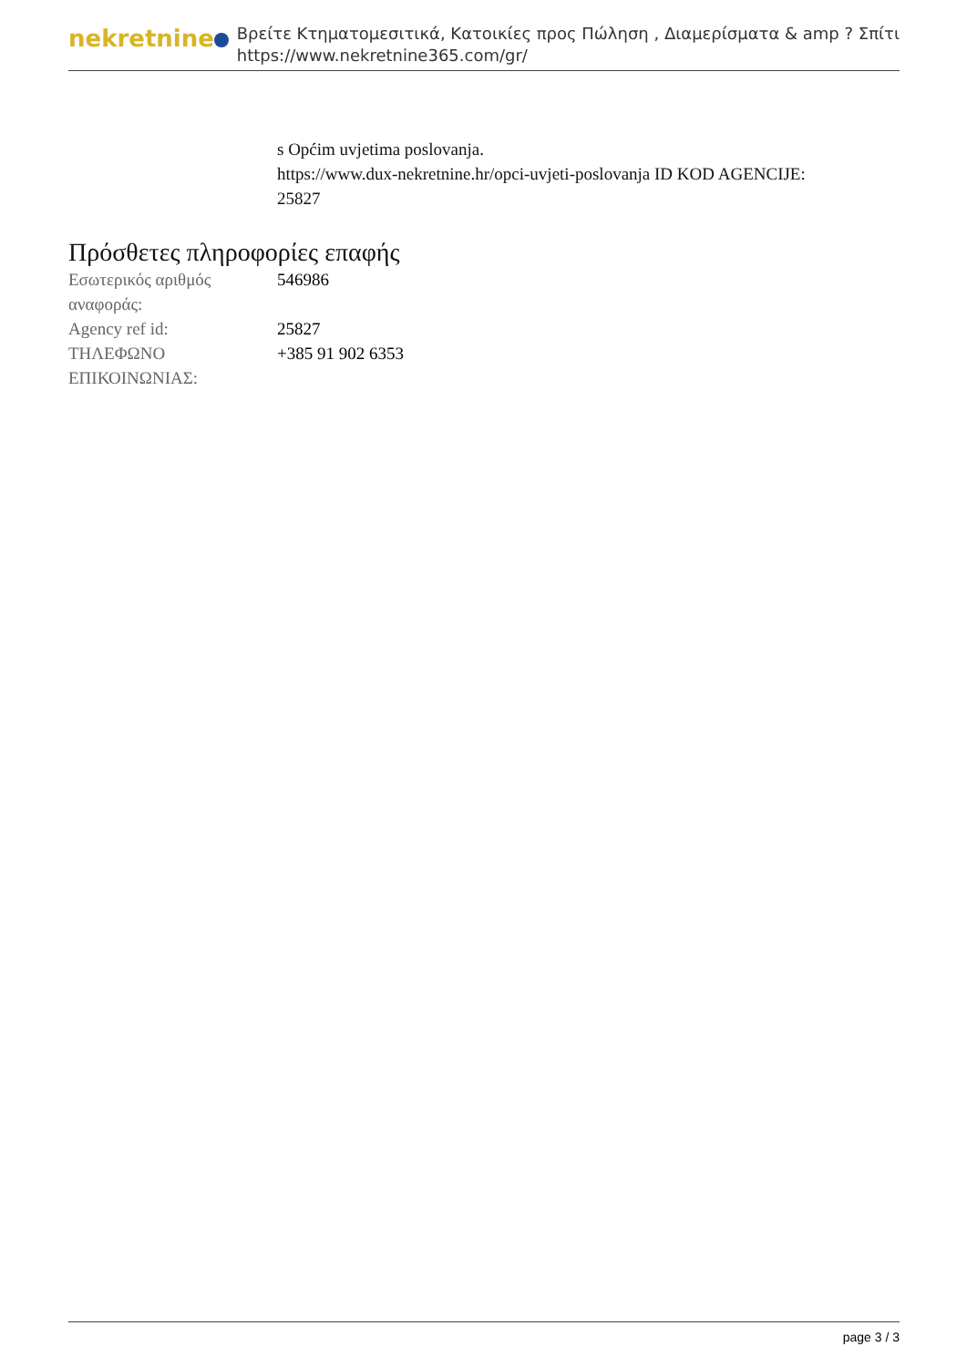nekretnine
Βρείτε Κτηματομεσιτικά, Κατοικίες προς Πώληση , Διαμερίσματα & amp ? Σπίτι
https://www.nekretnine365.com/gr/
s Općim uvjetima poslovanja.
https://www.dux-nekretnine.hr/opci-uvjeti-poslovanja ID KOD AGENCIJE:
25827
Πρόσθετες πληροφορίες επαφής
| Εσωτερικός αριθμός αναφοράς: | 546986 |
| Agency ref id: | 25827 |
| ΤΗΛΕΦΩΝΟ ΕΠΙΚΟΙΝΩΝΙΑΣ: | +385 91 902 6353 |
page 3 / 3